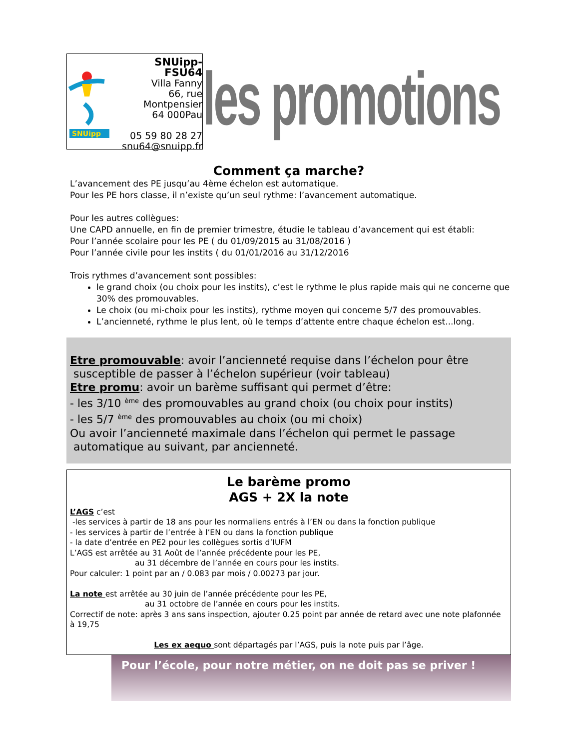SNUipp
SNUipp-FSU64
Villa Fanny
66, rue Montpensier
64 000Pau
05 59 80 28 27
snu64@snuipp.fr
les promotions
Comment ça marche?
L’avancement des PE jusqu’au 4ème échelon est automatique.
Pour les PE hors classe, il n’existe qu’un seul rythme: l’avancement automatique.
Pour les autres collègues:
Une CAPD annuelle, en fin de premier trimestre, étudie le tableau d’avancement qui est établi:
Pour l’année scolaire pour les PE ( du 01/09/2015 au 31/08/2016 )
Pour l’année civile pour les instits ( du 01/01/2016 au 31/12/2016
Trois rythmes d’avancement sont possibles:
le grand choix (ou choix pour les instits), c’est le rythme le plus rapide mais qui ne concerne que 30% des promouvables.
Le choix (ou mi-choix pour les instits), rythme moyen qui concerne 5/7 des promouvables.
L’ancienneté, rythme le plus lent, où le temps d’attente entre chaque échelon est...long.
Etre promouvable: avoir l’ancienneté requise dans l’échelon pour être
susceptible de passer à l’échelon supérieur (voir tableau)
Etre promu: avoir un barème suffisant qui permet d’être:
- les 3/10 <sup>ème</sup> des promouvables au grand choix (ou choix pour instits)
- les 5/7 <sup>ème</sup> des promouvables au choix (ou mi choix)
Ou avoir l’ancienneté maximale dans l’échelon qui permet le passage
automatique au suivant, par ancienneté.
Le barème promo
AGS + 2X la note
L’AGS c’est
-les services à partir de 18 ans pour les normaliens entrés à l’EN ou dans la fonction publique
- les services à partir de l’entrée à l’EN ou dans la fonction publique
- la date d’entrée en PE2 pour les collègues sortis d’IUFM
L’AGS est arrêtée au 31 Août de l’année précédente pour les PE,
au 31 décembre de l’année en cours pour les instits.
Pour calculer: 1 point par an / 0.083 par mois / 0.00273 par jour.
La note est arrêtée au 30 juin de l’année précédente pour les PE,
au 31 octobre de l’année en cours pour les instits.
Correctif de note: après 3 ans sans inspection, ajouter 0.25 point par année de retard avec une note plafonnée à 19,75
Les ex aequo sont départagés par l’AGS, puis la note puis par l’âge.
Pour l’école, pour notre métier, on ne doit pas se priver !